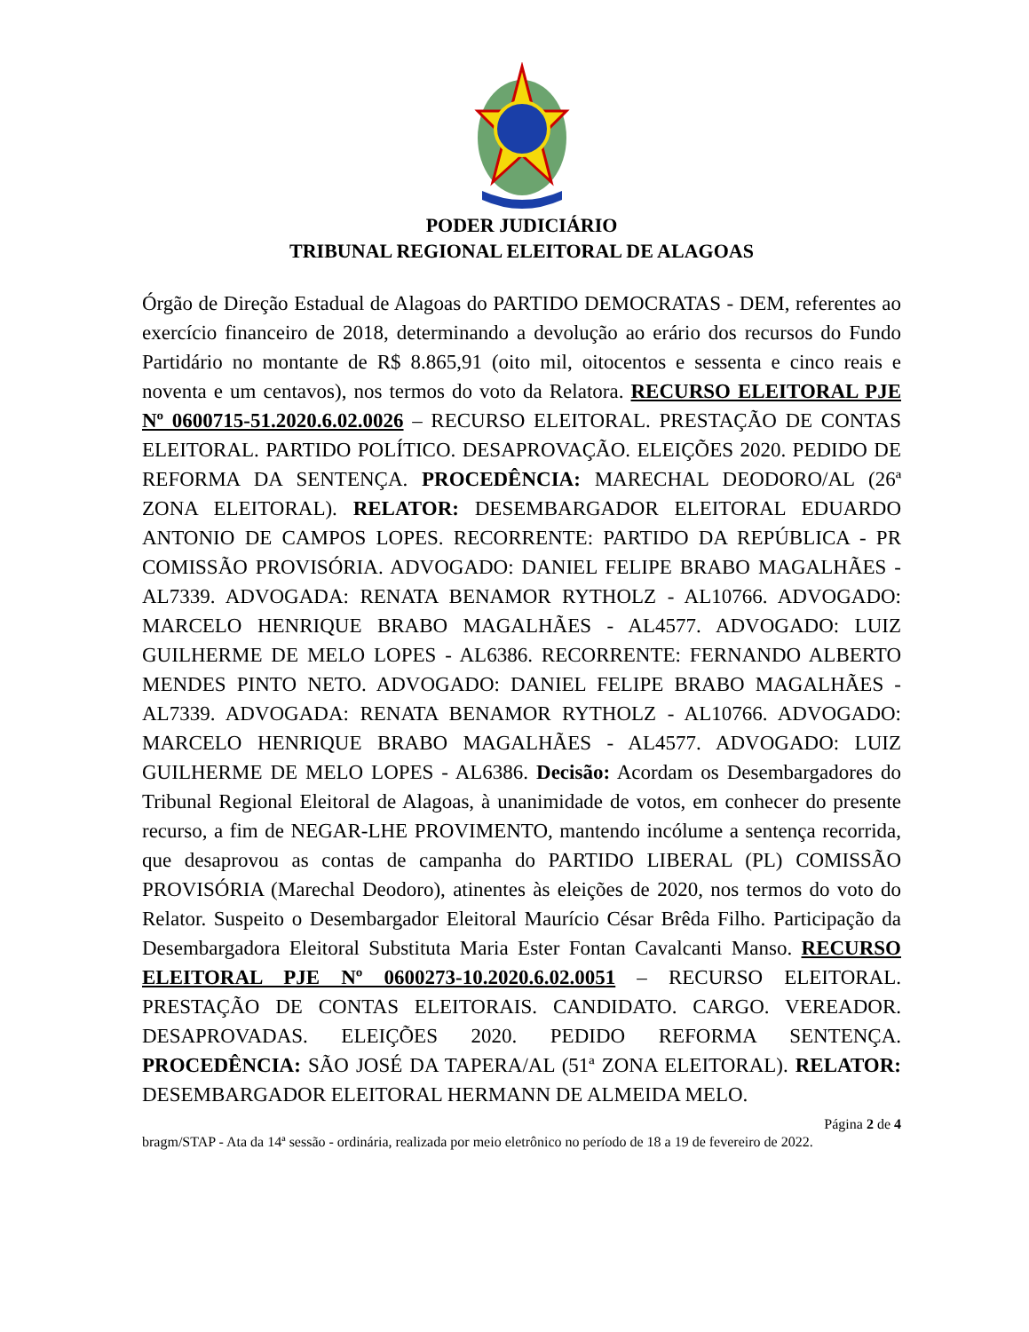PODER JUDICIÁRIO
TRIBUNAL REGIONAL ELEITORAL DE ALAGOAS
Órgão de Direção Estadual de Alagoas do PARTIDO DEMOCRATAS - DEM, referentes ao exercício financeiro de 2018, determinando a devolução ao erário dos recursos do Fundo Partidário no montante de R$ 8.865,91 (oito mil, oitocentos e sessenta e cinco reais e noventa e um centavos), nos termos do voto da Relatora. RECURSO ELEITORAL PJE Nº 0600715-51.2020.6.02.0026 – RECURSO ELEITORAL. PRESTAÇÃO DE CONTAS ELEITORAL. PARTIDO POLÍTICO. DESAPROVAÇÃO. ELEIÇÕES 2020. PEDIDO DE REFORMA DA SENTENÇA. PROCEDÊNCIA: MARECHAL DEODORO/AL (26ª ZONA ELEITORAL). RELATOR: DESEMBARGADOR ELEITORAL EDUARDO ANTONIO DE CAMPOS LOPES. RECORRENTE: PARTIDO DA REPÚBLICA - PR COMISSÃO PROVISÓRIA. ADVOGADO: DANIEL FELIPE BRABO MAGALHÃES - AL7339. ADVOGADA: RENATA BENAMOR RYTHOLZ - AL10766. ADVOGADO: MARCELO HENRIQUE BRABO MAGALHÃES - AL4577. ADVOGADO: LUIZ GUILHERME DE MELO LOPES - AL6386. RECORRENTE: FERNANDO ALBERTO MENDES PINTO NETO. ADVOGADO: DANIEL FELIPE BRABO MAGALHÃES - AL7339. ADVOGADA: RENATA BENAMOR RYTHOLZ - AL10766. ADVOGADO: MARCELO HENRIQUE BRABO MAGALHÃES - AL4577. ADVOGADO: LUIZ GUILHERME DE MELO LOPES - AL6386. Decisão: Acordam os Desembargadores do Tribunal Regional Eleitoral de Alagoas, à unanimidade de votos, em conhecer do presente recurso, a fim de NEGAR-LHE PROVIMENTO, mantendo incólume a sentença recorrida, que desaprovou as contas de campanha do PARTIDO LIBERAL (PL) COMISSÃO PROVISÓRIA (Marechal Deodoro), atinentes às eleições de 2020, nos termos do voto do Relator. Suspeito o Desembargador Eleitoral Maurício César Brêda Filho. Participação da Desembargadora Eleitoral Substituta Maria Ester Fontan Cavalcanti Manso. RECURSO ELEITORAL PJE Nº 0600273-10.2020.6.02.0051 – RECURSO ELEITORAL. PRESTAÇÃO DE CONTAS ELEITORAIS. CANDIDATO. CARGO. VEREADOR. DESAPROVADAS. ELEIÇÕES 2020. PEDIDO REFORMA SENTENÇA. PROCEDÊNCIA: SÃO JOSÉ DA TAPERA/AL (51ª ZONA ELEITORAL). RELATOR: DESEMBARGADOR ELEITORAL HERMANN DE ALMEIDA MELO.
Página 2 de 4
bragm/STAP - Ata da 14ª sessão - ordinária, realizada por meio eletrônico no período de 18 a 19 de fevereiro de 2022.